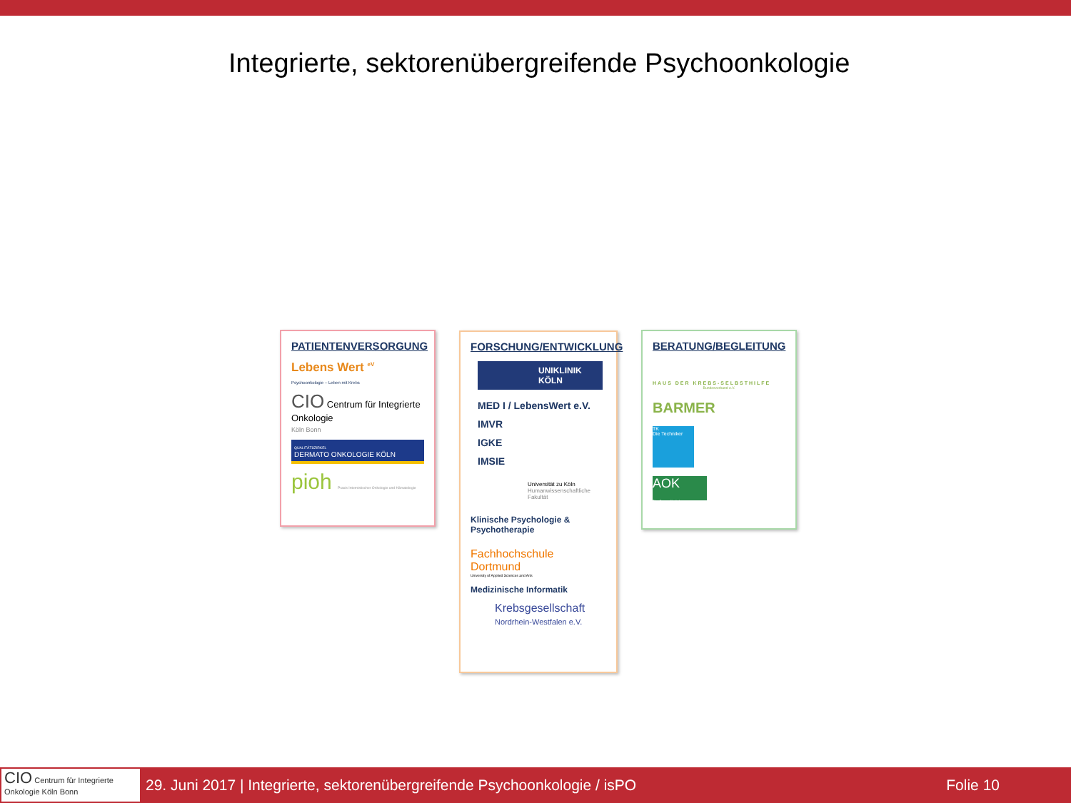Integrierte, sektorenübergreifende Psychoonkologie
PATIENTENVERSORGUNG
Lebens Wert <sup>eV</sup>
Psychoonkologie – Leben mit Krebs
CIO Centrum für Integrierte Onkologie
Köln Bonn
QUALITÄTSZIRKEL
DERMATO ONKOLOGIE KÖLN
pioh Praxis Internistischer Onkologie und Hämatologie
FORSCHUNG/ENTWICKLUNG
UNIKLINIK
KÖLN
MED I / LebensWert e.V.
IMVR
IGKE
IMSIE
Universität zu Köln
Humanwissenschaftliche Fakultät
Klinische Psychologie & Psychotherapie
Fachhochschule
Dortmund
University of Applied Sciences and Arts
Medizinische Informatik
Krebsgesellschaft
Nordrhein-Westfalen e.V.
BERATUNG/BEGLEITUNG
HAUS DER KREBS-SELBSTHILFE
Bundesverband e.V.
BARMER
TK
Die Techniker
AOK
Die Gesundheitskasse.
CIO Centrum für Integrierte Onkologie Köln Bonn
29. Juni 2017 | Integrierte, sektorenübergreifende Psychoonkologie / isPO Folie 10